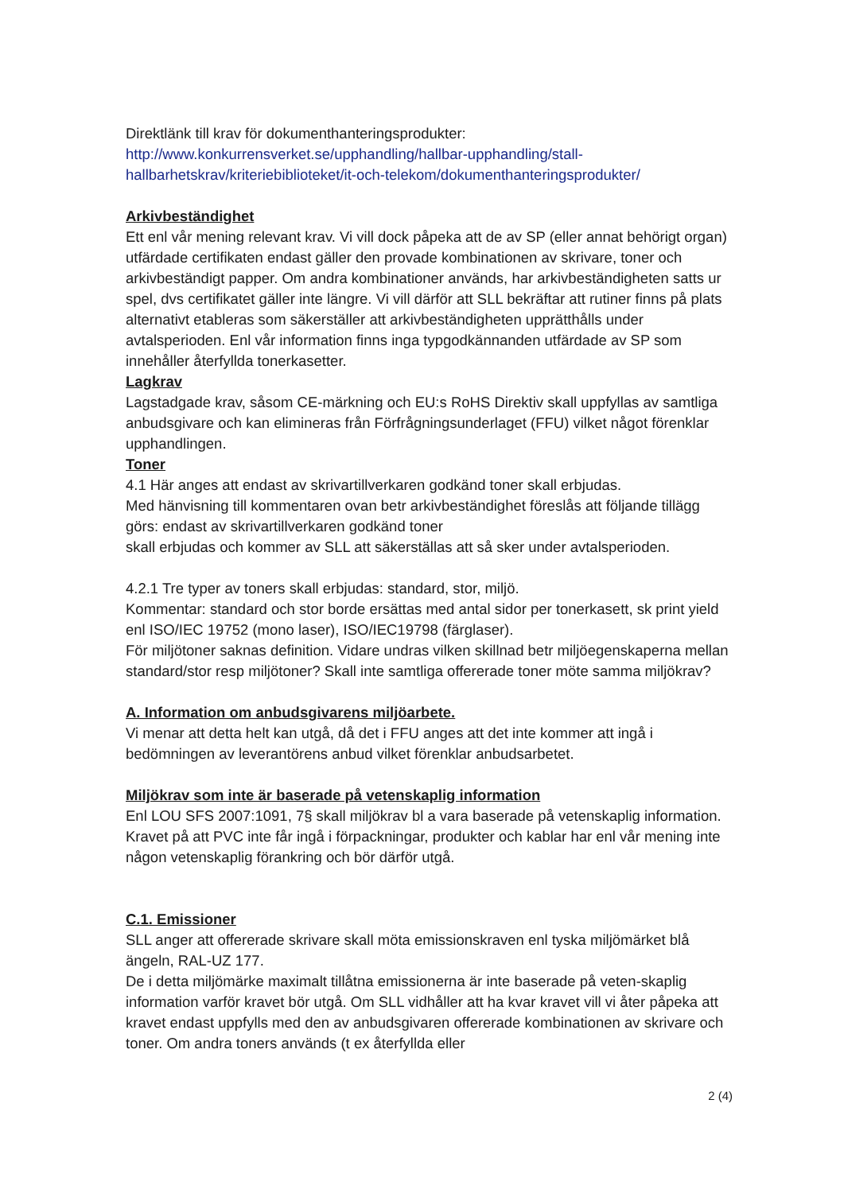Direktlänk till krav för dokumenthanteringsprodukter:
http://www.konkurrensverket.se/upphandling/hallbar-upphandling/stall-hallbarhetskrav/kriteriebiblioteket/it-och-telekom/dokumenthanteringsprodukter/
Arkivbeständighet
Ett enl vår mening relevant krav. Vi vill dock påpeka att de av SP (eller annat behörigt organ) utfärdade certifikaten endast gäller den provade kombinationen av skrivare, toner och arkivbeständigt papper. Om andra kombinationer används, har arkivbeständigheten satts ur spel, dvs certifikatet gäller inte längre. Vi vill därför att SLL bekräftar att rutiner finns på plats alternativt etableras som säkerställer att arkivbeständigheten upprätthålls under avtalsperioden. Enl vår information finns inga typgodkännanden utfärdade av SP som innehåller återfyllda tonerkasetter.
Lagkrav
Lagstadgade krav, såsom CE-märkning och EU:s RoHS Direktiv skall uppfyllas av samtliga anbudsgivare och kan elimineras från Förfrågningsunderlaget (FFU) vilket något förenklar upphandlingen.
Toner
4.1 Här anges att endast av skrivartillverkaren godkänd toner skall erbjudas.
Med hänvisning till kommentaren ovan betr arkivbeständighet föreslås att följande tillägg görs: endast av skrivartillverkaren godkänd toner
skall erbjudas och kommer av SLL att säkerställas att så sker under avtalsperioden.
4.2.1 Tre typer av toners skall erbjudas: standard, stor, miljö.
Kommentar: standard och stor borde ersättas med antal sidor per tonerkasett, sk print yield enl ISO/IEC 19752 (mono laser), ISO/IEC19798 (färglaser).
För miljötoner saknas definition. Vidare undras vilken skillnad betr miljöegenskaperna mellan standard/stor resp miljötoner? Skall inte samtliga offererade toner möte samma miljökrav?
A. Information om anbudsgivarens miljöarbete.
Vi menar att detta helt kan utgå, då det i FFU anges att det inte kommer att ingå i bedömningen av leverantörens anbud vilket förenklar anbudsarbetet.
Miljökrav som inte är baserade på vetenskaplig information
Enl LOU SFS 2007:1091, 7§ skall miljökrav bl a vara baserade på vetenskaplig information. Kravet på att PVC inte får ingå i förpackningar, produkter och kablar har enl vår mening inte någon vetenskaplig förankring och bör därför utgå.
C.1. Emissioner
SLL anger att offererade skrivare skall möta emissionskraven enl tyska miljömärket blå ängeln, RAL-UZ 177.
De i detta miljömärke maximalt tillåtna emissionerna är inte baserade på veten-skaplig information varför kravet bör utgå. Om SLL vidhåller att ha kvar kravet vill vi åter påpeka att kravet endast uppfylls med den av anbudsgivaren offererade kombinationen av skrivare och toner. Om andra toners används (t ex återfyllda eller
2 (4)